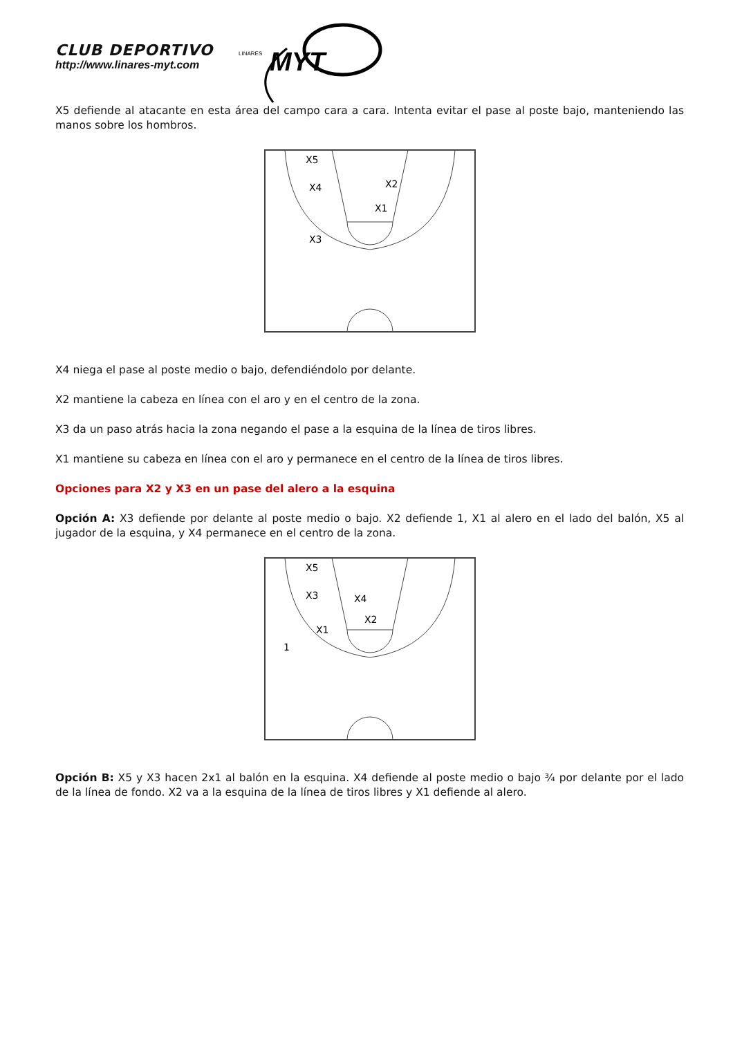CLUB DEPORTIVO
http://www.linares-myt.com
MYT
LINARES
X5 defiende al atacante en esta área del campo cara a cara. Intenta evitar el pase al poste bajo, manteniendo las manos sobre los hombros.
X5
X4
X2
X1
X3
X4 niega el pase al poste medio o bajo, defendiéndolo por delante.
X2 mantiene la cabeza en línea con el aro y en el centro de la zona.
X3 da un paso atrás hacia la zona negando el pase a la esquina de la línea de tiros libres.
X1 mantiene su cabeza en línea con el aro y permanece en el centro de la línea de tiros libres.
Opciones para X2 y X3 en un pase del alero a la esquina
Opción A: X3 defiende por delante al poste medio o bajo. X2 defiende 1, X1 al alero en el lado del balón, X5 al jugador de la esquina, y X4 permanece en el centro de la zona.
X5
X3
X4
X2
X1
1
Opción B: X5 y X3 hacen 2x1 al balón en la esquina. X4 defiende al poste medio o bajo ¾ por delante por el lado de la línea de fondo. X2 va a la esquina de la línea de tiros libres y X1 defiende al alero.